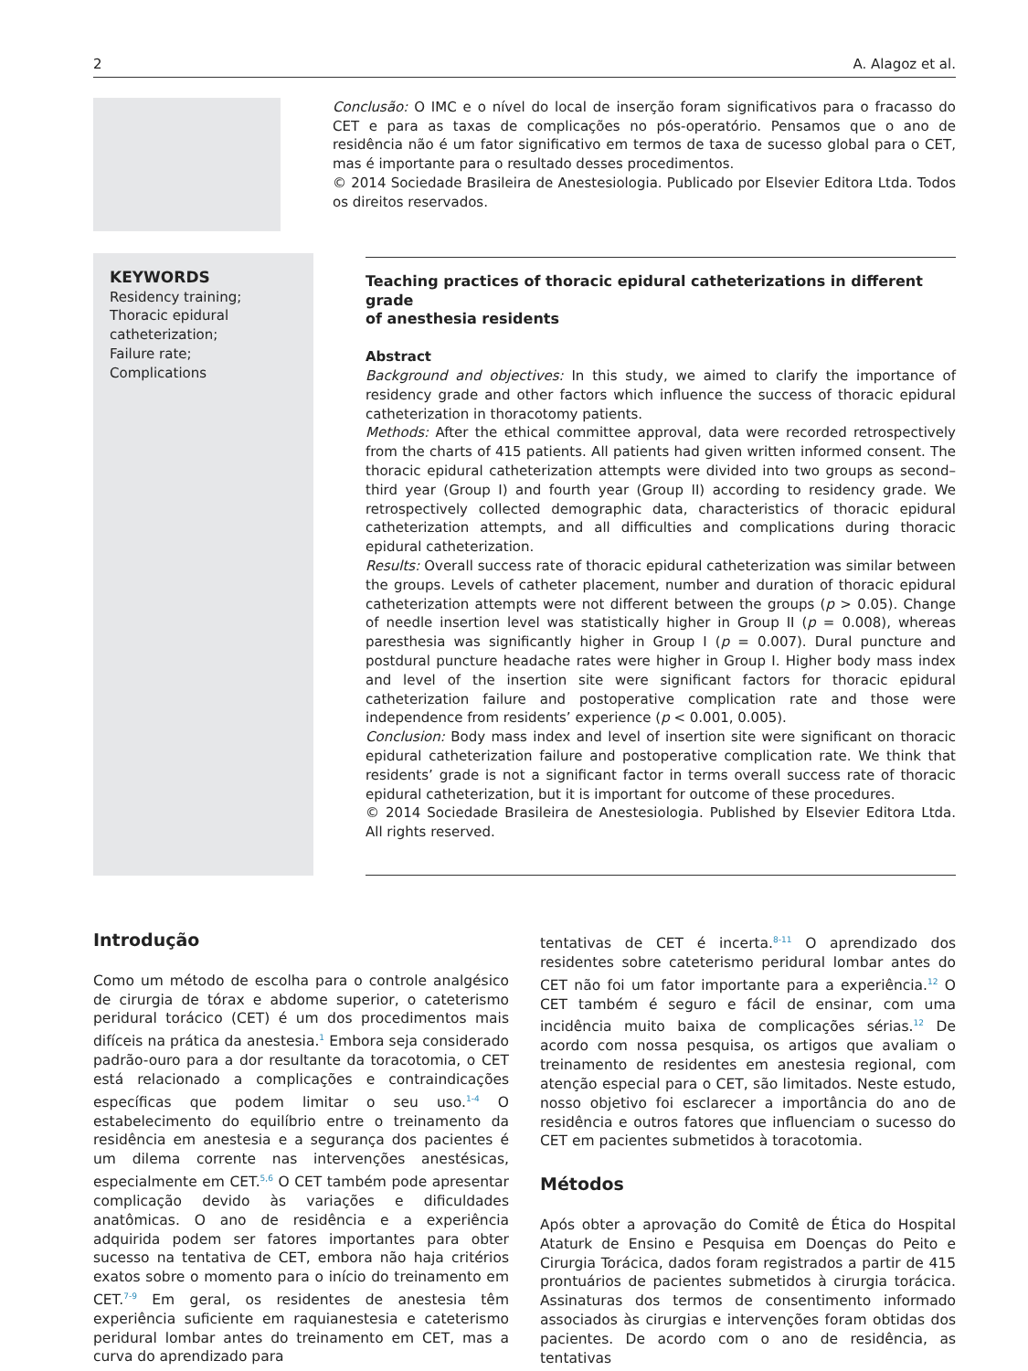2 A. Alagoz et al.
Conclusão: O IMC e o nível do local de inserção foram significativos para o fracasso do CET e para as taxas de complicações no pós-operatório. Pensamos que o ano de residência não é um fator significativo em termos de taxa de sucesso global para o CET, mas é importante para o resultado desses procedimentos.
© 2014 Sociedade Brasileira de Anestesiologia. Publicado por Elsevier Editora Ltda. Todos os direitos reservados.
KEYWORDS
Residency training;
Thoracic epidural catheterization;
Failure rate;
Complications
Teaching practices of thoracic epidural catheterizations in different grade
of anesthesia residents
Abstract
Background and objectives: In this study, we aimed to clarify the importance of residency grade and other factors which influence the success of thoracic epidural catheterization in thoracotomy patients.
Methods: After the ethical committee approval, data were recorded retrospectively from the charts of 415 patients. All patients had given written informed consent. The thoracic epidural catheterization attempts were divided into two groups as second–third year (Group I) and fourth year (Group II) according to residency grade. We retrospectively collected demographic data, characteristics of thoracic epidural catheterization attempts, and all difficulties and complications during thoracic epidural catheterization.
Results: Overall success rate of thoracic epidural catheterization was similar between the groups. Levels of catheter placement, number and duration of thoracic epidural catheterization attempts were not different between the groups (p > 0.05). Change of needle insertion level was statistically higher in Group II (p = 0.008), whereas paresthesia was significantly higher in Group I (p = 0.007). Dural puncture and postdural puncture headache rates were higher in Group I. Higher body mass index and level of the insertion site were significant factors for thoracic epidural catheterization failure and postoperative complication rate and those were independence from residents’ experience (p < 0.001, 0.005).
Conclusion: Body mass index and level of insertion site were significant on thoracic epidural catheterization failure and postoperative complication rate. We think that residents’ grade is not a significant factor in terms overall success rate of thoracic epidural catheterization, but it is important for outcome of these procedures.
© 2014 Sociedade Brasileira de Anestesiologia. Published by Elsevier Editora Ltda. All rights reserved.
Introdução
Como um método de escolha para o controle analgésico de cirurgia de tórax e abdome superior, o cateterismo peridural torácico (CET) é um dos procedimentos mais difíceis na prática da anestesia.<sup>1</sup> Embora seja considerado padrão-ouro para a dor resultante da toracotomia, o CET está relacionado a complicações e contraindicações específicas que podem limitar o seu uso.<sup>1-4</sup> O estabelecimento do equilíbrio entre o treinamento da residência em anestesia e a segurança dos pacientes é um dilema corrente nas intervenções anestésicas, especialmente em CET.<sup>5,6</sup> O CET também pode apresentar complicação devido às variações e dificuldades anatômicas. O ano de residência e a experiência adquirida podem ser fatores importantes para obter sucesso na tentativa de CET, embora não haja critérios exatos sobre o momento para o início do treinamento em CET.<sup>7-9</sup> Em geral, os residentes de anestesia têm experiência suficiente em raquianestesia e cateterismo peridural lombar antes do treinamento em CET, mas a curva do aprendizado para
tentativas de CET é incerta.<sup>8-11</sup> O aprendizado dos residentes sobre cateterismo peridural lombar antes do CET não foi um fator importante para a experiência.<sup>12</sup> O CET também é seguro e fácil de ensinar, com uma incidência muito baixa de complicações sérias.<sup>12</sup> De acordo com nossa pesquisa, os artigos que avaliam o treinamento de residentes em anestesia regional, com atenção especial para o CET, são limitados. Neste estudo, nosso objetivo foi esclarecer a importância do ano de residência e outros fatores que influenciam o sucesso do CET em pacientes submetidos à toracotomia.
Métodos
Após obter a aprovação do Comitê de Ética do Hospital Ataturk de Ensino e Pesquisa em Doenças do Peito e Cirurgia Torácica, dados foram registrados a partir de 415 prontuários de pacientes submetidos à cirurgia torácica. Assinaturas dos termos de consentimento informado associados às cirurgias e intervenções foram obtidas dos pacientes. De acordo com o ano de residência, as tentativas